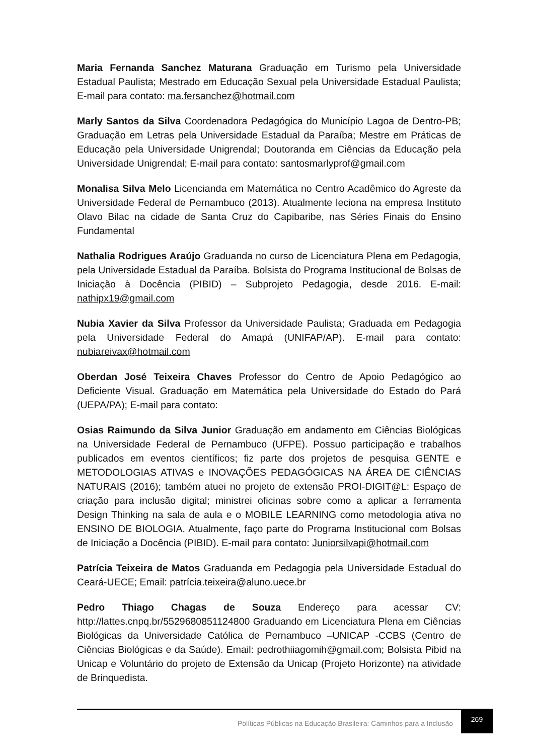Maria Fernanda Sanchez Maturana Graduação em Turismo pela Universidade Estadual Paulista; Mestrado em Educação Sexual pela Universidade Estadual Paulista; E-mail para contato: ma.fersanchez@hotmail.com
Marly Santos da Silva Coordenadora Pedagógica do Município Lagoa de Dentro-PB; Graduação em Letras pela Universidade Estadual da Paraíba; Mestre em Práticas de Educação pela Universidade Unigrendal; Doutoranda em Ciências da Educação pela Universidade Unigrendal; E-mail para contato: santosmarlyprof@gmail.com
Monalisa Silva Melo Licencianda em Matemática no Centro Acadêmico do Agreste da Universidade Federal de Pernambuco (2013). Atualmente leciona na empresa Instituto Olavo Bilac na cidade de Santa Cruz do Capibaribe, nas Séries Finais do Ensino Fundamental
Nathalia Rodrigues Araújo Graduanda no curso de Licenciatura Plena em Pedagogia, pela Universidade Estadual da Paraíba. Bolsista do Programa Institucional de Bolsas de Iniciação à Docência (PIBID) – Subprojeto Pedagogia, desde 2016. E-mail: nathipx19@gmail.com
Nubia Xavier da Silva Professor da Universidade Paulista; Graduada em Pedagogia pela Universidade Federal do Amapá (UNIFAP/AP). E-mail para contato: nubiareivax@hotmail.com
Oberdan José Teixeira Chaves Professor do Centro de Apoio Pedagógico ao Deficiente Visual. Graduação em Matemática pela Universidade do Estado do Pará (UEPA/PA); E-mail para contato:
Osias Raimundo da Silva Junior Graduação em andamento em Ciências Biológicas na Universidade Federal de Pernambuco (UFPE). Possuo participação e trabalhos publicados em eventos científicos; fiz parte dos projetos de pesquisa GENTE e METODOLOGIAS ATIVAS e INOVAÇÕES PEDAGÓGICAS NA ÁREA DE CIÊNCIAS NATURAIS (2016); também atuei no projeto de extensão PROI-DIGIT@L: Espaço de criação para inclusão digital; ministrei oficinas sobre como a aplicar a ferramenta Design Thinking na sala de aula e o MOBILE LEARNING como metodologia ativa no ENSINO DE BIOLOGIA. Atualmente, faço parte do Programa Institucional com Bolsas de Iniciação a Docência (PIBID). E-mail para contato: Juniorsilvapi@hotmail.com
Patrícia Teixeira de Matos Graduanda em Pedagogia pela Universidade Estadual do Ceará-UECE; Email: patrícia.teixeira@aluno.uece.br
Pedro Thiago Chagas de Souza Endereço para acessar CV: http://lattes.cnpq.br/5529680851124800 Graduando em Licenciatura Plena em Ciências Biológicas da Universidade Católica de Pernambuco –UNICAP -CCBS (Centro de Ciências Biológicas e da Saúde). Email: pedrothiiagomih@gmail.com; Bolsista Pibid na Unicap e Voluntário do projeto de Extensão da Unicap (Projeto Horizonte) na atividade de Brinquedista.
Políticas Públicas na Educação Brasileira: Caminhos para a Inclusão
269